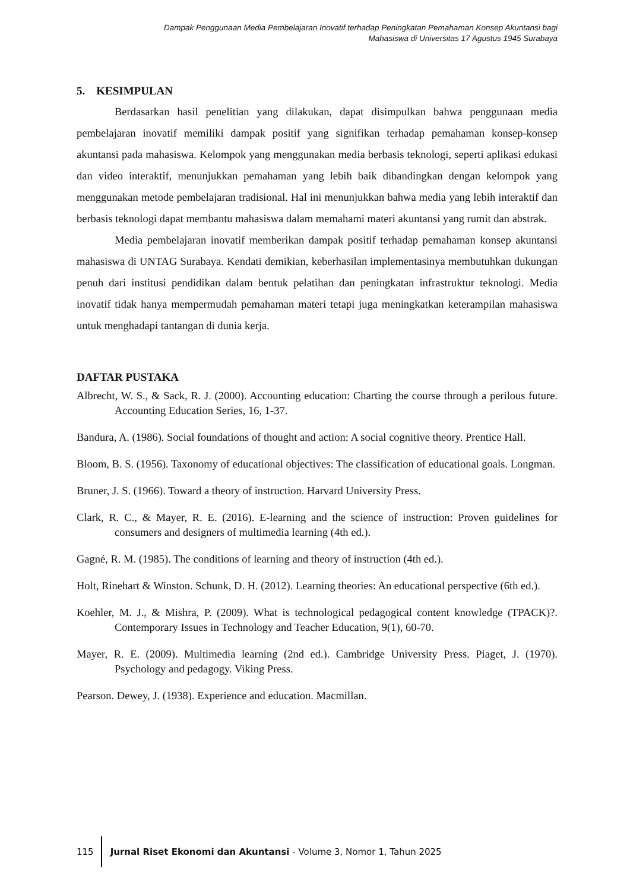Dampak Penggunaan Media Pembelajaran Inovatif terhadap Peningkatan Pemahaman Konsep Akuntansi bagi
Mahasiswa di Universitas 17 Agustus 1945 Surabaya
5. KESIMPULAN
Berdasarkan hasil penelitian yang dilakukan, dapat disimpulkan bahwa penggunaan media pembelajaran inovatif memiliki dampak positif yang signifikan terhadap pemahaman konsep-konsep akuntansi pada mahasiswa. Kelompok yang menggunakan media berbasis teknologi, seperti aplikasi edukasi dan video interaktif, menunjukkan pemahaman yang lebih baik dibandingkan dengan kelompok yang menggunakan metode pembelajaran tradisional. Hal ini menunjukkan bahwa media yang lebih interaktif dan berbasis teknologi dapat membantu mahasiswa dalam memahami materi akuntansi yang rumit dan abstrak.
Media pembelajaran inovatif memberikan dampak positif terhadap pemahaman konsep akuntansi mahasiswa di UNTAG Surabaya. Kendati demikian, keberhasilan implementasinya membutuhkan dukungan penuh dari institusi pendidikan dalam bentuk pelatihan dan peningkatan infrastruktur teknologi. Media inovatif tidak hanya mempermudah pemahaman materi tetapi juga meningkatkan keterampilan mahasiswa untuk menghadapi tantangan di dunia kerja.
DAFTAR PUSTAKA
Albrecht, W. S., & Sack, R. J. (2000). Accounting education: Charting the course through a perilous future. Accounting Education Series, 16, 1-37.
Bandura, A. (1986). Social foundations of thought and action: A social cognitive theory. Prentice Hall.
Bloom, B. S. (1956). Taxonomy of educational objectives: The classification of educational goals. Longman.
Bruner, J. S. (1966). Toward a theory of instruction. Harvard University Press.
Clark, R. C., & Mayer, R. E. (2016). E-learning and the science of instruction: Proven guidelines for consumers and designers of multimedia learning (4th ed.).
Gagné, R. M. (1985). The conditions of learning and theory of instruction (4th ed.).
Holt, Rinehart & Winston. Schunk, D. H. (2012). Learning theories: An educational perspective (6th ed.).
Koehler, M. J., & Mishra, P. (2009). What is technological pedagogical content knowledge (TPACK)?. Contemporary Issues in Technology and Teacher Education, 9(1), 60-70.
Mayer, R. E. (2009). Multimedia learning (2nd ed.). Cambridge University Press. Piaget, J. (1970). Psychology and pedagogy. Viking Press.
Pearson. Dewey, J. (1938). Experience and education. Macmillan.
115 Jurnal Riset Ekonomi dan Akuntansi - Volume 3, Nomor 1, Tahun 2025